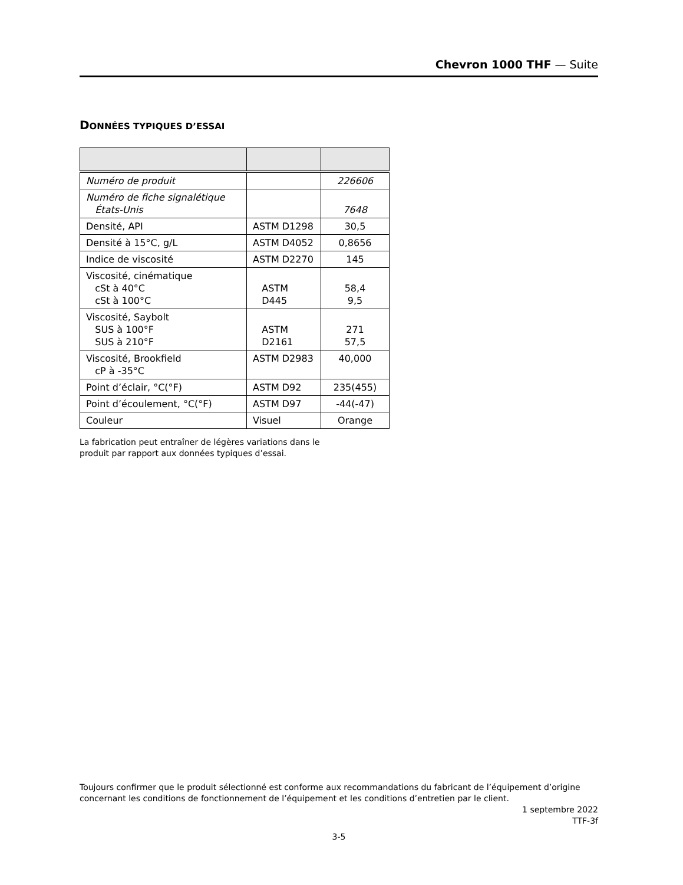Chevron 1000 THF — Suite
DONNÉES TYPIQUES D’ESSAI
| Numéro de produit | | 226606 |
| Numéro de fiche signalétique États-Unis | | 7648 |
| Densité, API | ASTM D1298 | 30,5 |
| Densité à 15°C, g/L | ASTM D4052 | 0,8656 |
| Indice de viscosité | ASTM D2270 | 145 |
| Viscosité, cinématique cSt à 40°C cSt à 100°C | ASTM D445 | 58,4 9,5 |
| Viscosité, Saybolt SUS à 100°F SUS à 210°F | ASTM D2161 | 271 57,5 |
| Viscosité, Brookfield cP à -35°C | ASTM D2983 | 40,000 |
| Point d’éclair, °C(°F) | ASTM D92 | 235(455) |
| Point d’écoulement, °C(°F) | ASTM D97 | -44(-47) |
| Couleur | Visuel | Orange |
La fabrication peut entraîner de légères variations dans le
produit par rapport aux données typiques d’essai.
Toujours confirmer que le produit sélectionné est conforme aux recommandations du fabricant de l’équipement d’origine concernant les conditions de fonctionnement de l’équipement et les conditions d’entretien par le client.
1 septembre 2022
TTF-3f
3-5